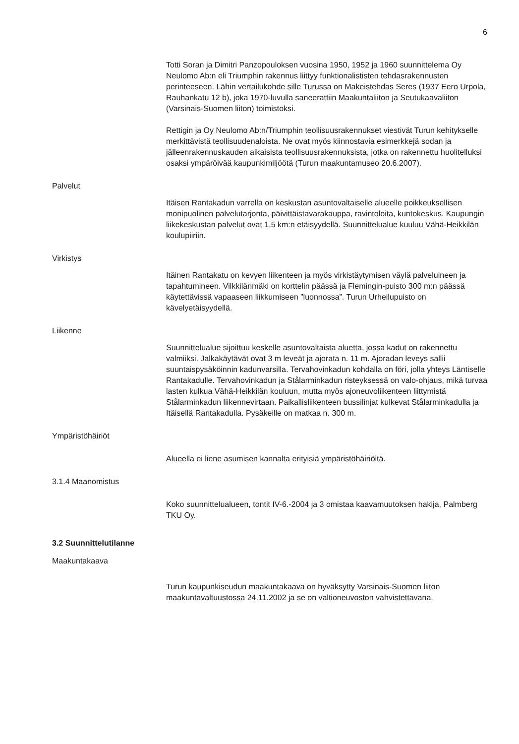6
Totti Soran ja Dimitri Panzopouloksen vuosina 1950, 1952 ja 1960 suunnittelema Oy Neulomo Ab:n eli Triumphin rakennus liittyy funktionalististen tehdasrakennusten perinteeseen. Lähin vertailukohde sille Turussa on Makeistehdas Seres (1937 Eero Urpola, Rauhankatu 12 b), joka 1970-luvulla saneerattiin Maakuntaliiton ja Seutukaavaliiton (Varsinais-Suomen liiton) toimistoksi.
Rettigin ja Oy Neulomo Ab:n/Triumphin teollisuusrakennukset viestivät Turun kehitykselle merkittävistä teollisuudenaloista. Ne ovat myös kiinnostavia esimerkkejä sodan ja jälleenrakennuskauden aikaisista teollisuusrakennuksista, jotka on rakennettu huolitelluksi osaksi ympäröivää kaupunkimiljöötä (Turun maakuntamuseo 20.6.2007).
Palvelut
Itäisen Rantakadun varrella on keskustan asuntovaltaiselle alueelle poikkeuksellisen monipuolinen palvelutarjonta, päivittäistavarakauppa, ravintoloita, kuntokeskus. Kaupungin liikekeskustan palvelut ovat 1,5 km:n etäisyydellä. Suunnittelualue kuuluu Vähä-Heikkilän koulupiiriin.
Virkistys
Itäinen Rantakatu on kevyen liikenteen ja myös virkistäytymisen väylä palveluineen ja tapahtumineen. Vilkkilänmäki on korttelin päässä ja Flemingin-puisto 300 m:n päässä käytettävissä vapaaseen liikkumiseen ”luonnossa”. Turun Urheilupuisto on kävelyetäisyydellä.
Liikenne
Suunnittelualue sijoittuu keskelle asuntovaltaista aluetta, jossa kadut on rakennettu valmiiksi. Jalkakäytävät ovat 3 m leveät ja ajorata n. 11 m. Ajoradan leveys sallii suuntaispysäköinnin kadunvarsilla. Tervahovinkadun kohdalla on föri, jolla yhteys Läntiselle Rantakadulle. Tervahovinkadun ja Stålarminkadun risteyksessä on valo-ohjaus, mikä turvaa lasten kulkua Vähä-Heikkilän kouluun, mutta myös ajoneuvoliikenteen liittymistä Stålarminkadun liikennevirtaan. Paikallisliikenteen bussilinjat kulkevat Stålarminkadulla ja Itäisellä Rantakadulla. Pysäkeille on matkaa n. 300 m.
Ympäristöhäiriöt
Alueella ei liene asumisen kannalta erityisiä ympäristöhäiriöitä.
3.1.4 Maanomistus
Koko suunnittelualueen, tontit IV-6.-2004 ja 3 omistaa kaavamuutoksen hakija, Palmberg TKU Oy.
3.2 Suunnittelutilanne
Maakuntakaava
Turun kaupunkiseudun maakuntakaava on hyväksytty Varsinais-Suomen liiton maakuntavaltuustossa 24.11.2002 ja se on valtioneuvoston vahvistettavana.